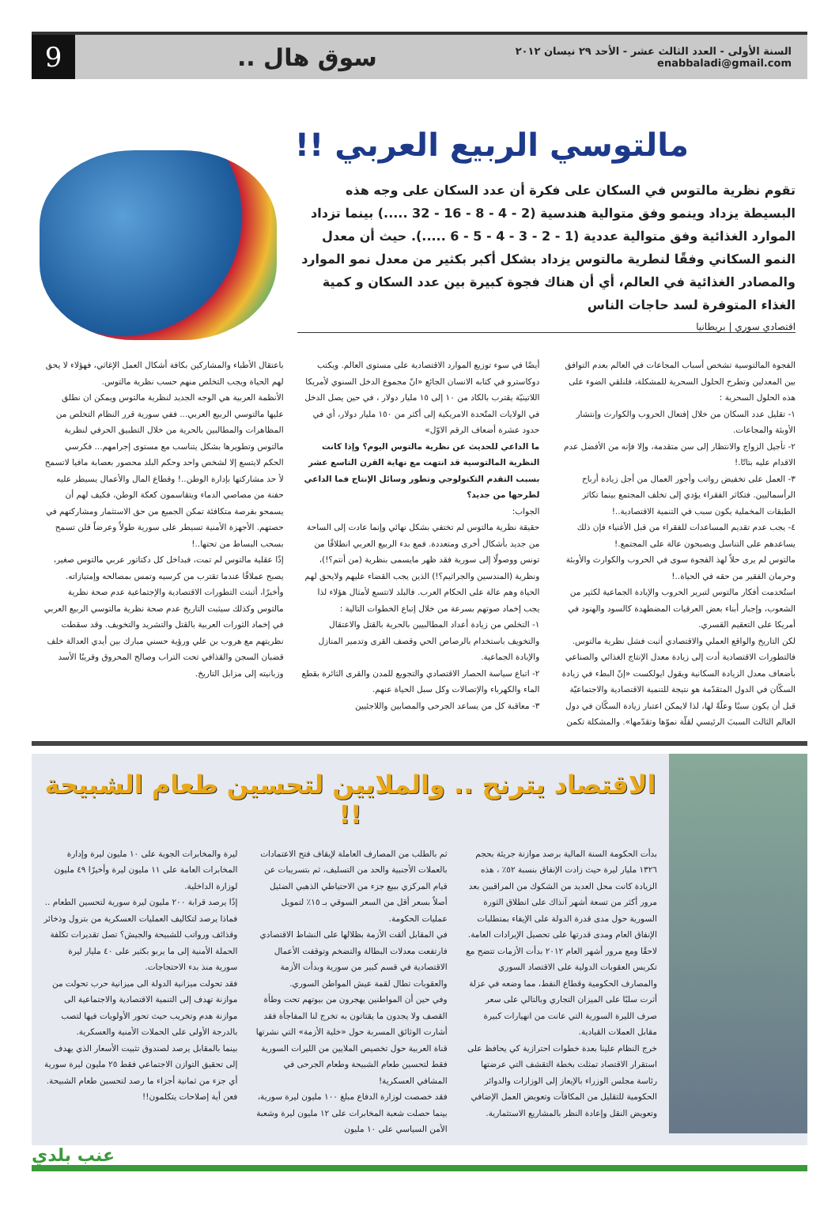السنة الأولى - العدد الثالث عشر - الأحد ٢٩ نيسان ٢٠١٢
enabbaladi@gmail.com
سوق هال ..
9
مالتوسي الربيع العربي !!
تقوم نظرية مالتوس في السكان على فكرة أن عدد السكان على وجه هذه البسيطة يزداد وينمو وفق متوالية هندسية (2 - 4 - 8 - 16 - 32 .....) بينما تزداد الموارد الغذائية وفق متوالية عددية (1 - 2 - 3 - 4 - 5 - 6 .....). حيث أن معدل النمو السكاني وفقًا لنطرية مالتوس يزداد بشكل أكبر بكثير من معدل نمو الموارد والمصادر الغذائية في العالم، أي أن هناك فجوة كبيرة بين عدد السكان و كمية الغذاء المتوفرة لسد حاجات الناس
اقتصادي سوري | بريطانيا
الفجوة المالتوسية تشخص أسباب المجاعات في العالم بعدم التوافق بين المعدلين وتطرح الحلول السحرية للمشكلة، فلنلقي الضوء على هذه الحلول السحرية :
١- تقليل عدد السكان من خلال إفتعال الحروب والكوارث وإنتشار الأوبئة والمجاعات.
٢- تأجيل الزواج والانتظار إلى سن متقدمة، وإلا فإنه من الأفضل عدم الاقدام عليه بتاتًا.!
٣- العمل على تخفيض رواتب وأجور العمال من أجل زيادة أرباح الرأسماليين. فتكاثر الفقراء يؤدي إلى تخلف المجتمع بينما تكاثر الطبقات المخملية يكون سبب في التنمية الاقتصادية..!
٤- يجب عدم تقديم المساعدات للفقراء من قبل الأغنياء فإن ذلك يساعدهم على التناسل ويصبحون عالة على المجتمع.!
مالتوس لم يرى حلاً لهذ الفجوة سوى في الحروب والكوارث والأوبئة وحرمان الفقير من حقه في الحياة..!
استُخدمت أفكار مالتوس لتبرير الحروب والإبادة الجماعية لكثير من الشعوب، وإجبار أبناء بعض العرقيات المضطهدة كالسود والهنود في أمريكا على التعقيم القسري.
لكن التاريخ والواقع العملي والاقتصادي أثبت فشل نظرية مالتوس. فالتطورات الاقتصادية أدت إلى زيادة معدل الإنتاج الغذائي والصناعي بأضعاف معدل الزيادة السكانية ويقول ايولكست «إنّ البطء في زيادة السكّان في الدول المتقدّمة هو نتيجة للتنمية الاقتصادية والاجتماعيّة قبل أن يكون سببًا وعلّةً لها، لذا لايمكن اعتبار زيادة السكّان في دول العالم الثالث السببَ الرئيسي لقلّة نموّها وتقدّمها». والمشكلة تكمن
أيضًا في سوء توزيع الموارد الاقتصادية على مستوى العالم. ويكتب دوكاسترو في كتابه الانسان الجائع «انّ مجموع الدخل السنوي لأمريكا اللاتينيّة يقترب بالكاد من ١٠ إلى ١٥ مليار دولار ، في حين يصل الدخل في الولايات المتّحدة الامريكية إلى أكثر من ١٥٠ مليار دولار، أي في حدود عشرة أضعاف الرقم الاوّل»
ما الداعي للحديث عن نظرية مالتوس اليوم؟ وإذا كانت النظرية المالتوسية قد انتهت مع نهاية القرن التاسع عشر بسبب التقدم التكنولوجي وتطور وسائل الإنتاج فما الداعي لطرحها من جديد؟
الجواب:
حقيقة نظرية مالتوس لم تختفي بشكل نهائي وإنما عادت إلى الساحة من جديد بأشكال أخرى ومتعددة. فمع بدء الربيع العربي انطلاقًا من تونس ووصولًا إلى سورية فقد ظهر مايسمى بنظرية (من أنتم؟!)، ونظرية (المندسين والجراثيم؟!) الذين يجب القضاء عليهم ولايحق لهم الحياة وهم عالة على الحكام العرب. فالبلد لاتتسع لأمثال هؤلاء لذا يجب إخماد صوتهم بسرعة من خلال إتباع الخطوات التالية :
١- التخلص من زيادة أعداد المطالبيين بالحرية بالقتل والاعتقال والتخويف باستخدام بالرصاص الحي وقصف القرى وتدمير المنازل والإبادة الجماعية.
٢- اتباع سياسة الحصار الاقتصادي والتجويع للمدن والقرى الثائرة بقطع الماء والكهرباء والإتصالات وكل سبل الحياة عنهم.
٣- معاقبة كل من يساعد الجرحى والمصابين واللاجئيين
باعتقال الأطباء والمشاركين بكافة أشكال العمل الإغاثي، فهؤلاء لا يحق لهم الحياة ويجب التخلص منهم حسب نظرية مالتوس.
الأنظمة العربية هي الوجه الجديد لنظرية مالتوس ويمكن ان نطلق عليها مالتوسي الربيع العربي... ففي سورية قرر النظام التخلص من المظاهرات والمطالبين بالحرية من خلال التطبيق الحرفي لنظرية مالتوس وتطويرها بشكل يتناسب مع مستوى إجرامهم... فكرسي الحكم لايتسع إلا لشخص واحد وحكم البلد محصور بعصابة مافيا لاتسمح لأ حد مشاركتها بإدارة الوطن..! وقطاع المال والأعمال يسيطر عليه حفنة من مصاصي الدماء ويتقاسمون كعكة الوطن، فكيف لهم أن يسمحو بفرصة متكافئة تمكن الجميع من حق الاستثمار ومشاركتهم في حصتهم. الأجهزة الأمنية تسيطر على سورية طولاً وعرضاً فلن تسمح بسحب البساط من تحتها..!
إذًا عقلية مالتوس لم تمت، فبداخل كل دكتاتور عربي مالتوس صغير، يصبح عملاقًا عندما تقترب من كرسيه وتمس بمصالحه وإمتيازاته.
وأخيرًا، أثبتت التطورات الاقتصادية والإجتماعية عدم صحة نظرية مالتوس وكذلك سيثبت التاريخ عدم صحة نظرية مالتوسي الربيع العربي في إخماد الثورات العربية بالقتل والتشريد والتخويف. وقد سقطت نظريتهم مع هروب بن علي ورؤية حسني مبارك بين أيدي العدالة خلف قضبان السجن والقذافي تحت التراب وصالح المحروق وقريبًا الأسد وزبانيته إلى مزابل التاريخ.
الاقتصاد يترنح .. والملايين لتحسين طعام الشبيحة !!
بدأت الحكومة السنة المالية برصد موازنة جريئة بحجم ١٣٢٦ مليار ليرة حيث زادت الإنفاق بنسبة ٥٢٪ ، هذه الزيادة كانت محل العديد من الشكوك من المراقبين بعد مرور أكثر من تسعة أشهر آنذاك على انطلاق الثورة السورية حول مدى قدرة الدولة على الإيفاء بمتطلبات الإنفاق العام ومدى قدرتها على تحصيل الإيرادات العامة.
لاحقًا ومع مرور أشهر العام ٢٠١٢ بدأت الأزمات تتضح مع تكريس العقوبات الدولية على الاقتصاد السوري والمصارف الحكومية وقطاع النفط، مما وضعه في عزلة أثرت سلبًا على الميزان التجاري وبالتالي على سعر صرف الليرة السورية التي عانت من انهيارات كبيرة مقابل العملات القيادية.
خرج النظام علينا بعدة خطوات احترازية كي يحافظ على استقرار الاقتصاد تمثلت بخطة التقشف التي عرضتها رئاسة مجلس الوزراء بالإيعاز إلى الوزارات والدوائر الحكومية للتقليل من المكافآت وتعويض العمل الإضافي وتعويض النقل وإعادة النظر بالمشاريع الاستثمارية.
ثم بالطلب من المصارف العاملة لإيقاف فتح الاعتمادات بالعملات الأجنبية والحد من التسليف، ثم بتسريبات عن قيام المركزي ببيع جزء من الاحتياطي الذهبي الضئيل أصلاً بسعر أقل من السعر السوقي بـ ١٥٪ لتمويل عمليات الحكومة.
في المقابل ألقت الأزمة بظلالها على النشاط الاقتصادي فارتفعت معدلات البطالة والتضخم وتوقفت الأعمال الاقتصادية في قسم كبير من سورية وبدأت الأزمة والعقوبات تطال لقمة عيش المواطن السوري.
وفي حين أن المواطنين يهجرون من بيوتهم تحت وطأة القصف ولا يجدون ما يقتاتون به تخرج لنا المفاجأة فقد أشارت الوثائق المسربة حول «خلية الأزمة» التي نشرتها قناة العربية حول تخصيص الملايين من الليرات السورية فقط لتحسين طعام الشبيحة وطعام الجرحى في المشافي العسكرية!
فقد خصصت لوزارة الدفاع مبلغ ١٠٠ مليون ليرة سورية، بينما حصلت شعبة المخابرات على ١٢ مليون ليرة وشعبة الأمن السياسي على ١٠ مليون
ليرة والمخابرات الجوية على ١٠ مليون ليرة وإدارة المخابرات العامة على ١١ مليون ليرة وأخيرًا ٤٩ مليون لوزارة الداخلية.
إذًا يرصد قرابة ٢٠٠ مليون ليرة سورية لتحسين الطعام .. فماذا يرصد لتكاليف العمليات العسكرية من بترول وذخائر وقذائف ورواتب للشبيحة والجيش؟ تصل تقديرات تكلفة الحملة الأمنية إلى ما يربو بكثير على ٤٠ مليار ليرة سورية منذ بدء الاحتجاجات.
فقد تحولت ميزانية الدولة الى ميزانية حرب تحولت من موازنة تهدف إلى التنمية الاقتصادية والاجتماعية الى موازنة هدم وتخريب حيث تحور الأولويات فيها لتصب بالدرجة الأولى على الحملات الأمنية والعسكرية.
بينما بالمقابل يرصد لصندوق تثبيت الأسعار الذي يهدف إلى تحقيق التوازن الاجتماعي فقط ٢٥ مليون ليرة سورية أي جزء من ثمانية أجزاء ما رصد لتحسين طعام الشبيحة. فعن أية إصلاحات يتكلمون!!
عنب بلدي